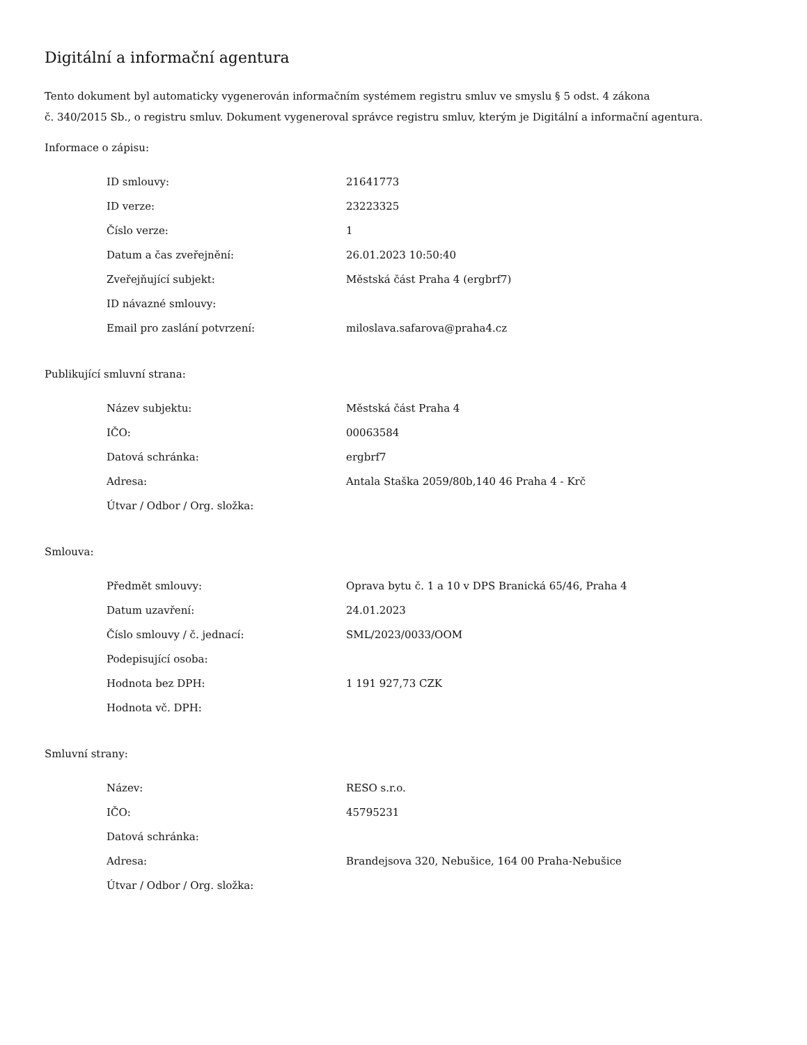Digitální a informační agentura
Tento dokument byl automaticky vygenerován informačním systémem registru smluv ve smyslu § 5 odst. 4 zákona
č. 340/2015 Sb., o registru smluv. Dokument vygeneroval správce registru smluv, kterým je Digitální a informační agentura.
Informace o zápisu:
| ID smlouvy: | 21641773 |
| ID verze: | 23223325 |
| Číslo verze: | 1 |
| Datum a čas zveřejnění: | 26.01.2023 10:50:40 |
| Zveřejňující subjekt: | Městská část Praha 4 (ergbrf7) |
| ID návazné smlouvy: | |
| Email pro zaslání potvrzení: | miloslava.safarova@praha4.cz |
Publikující smluvní strana:
| Název subjektu: | Městská část Praha 4 |
| IČO: | 00063584 |
| Datová schránka: | ergbrf7 |
| Adresa: | Antala Staška 2059/80b,140 46 Praha 4 - Krč |
| Útvar / Odbor / Org. složka: | |
Smlouva:
| Předmět smlouvy: | Oprava bytu č. 1 a 10 v DPS Branická 65/46, Praha 4 |
| Datum uzavření: | 24.01.2023 |
| Číslo smlouvy / č. jednací: | SML/2023/0033/OOM |
| Podepisující osoba: | |
| Hodnota bez DPH: | 1 191 927,73 CZK |
| Hodnota vč. DPH: | |
Smluvní strany:
| Název: | RESO s.r.o. |
| IČO: | 45795231 |
| Datová schránka: | |
| Adresa: | Brandejsova 320, Nebušice, 164 00 Praha-Nebušice |
| Útvar / Odbor / Org. složka: | |